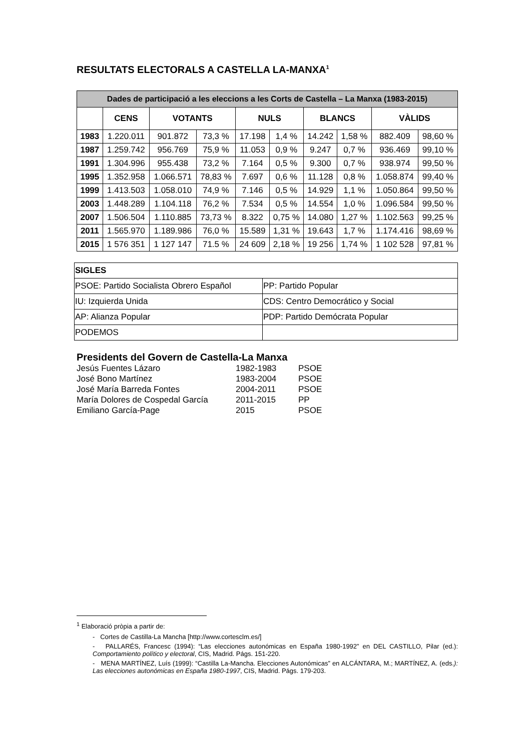RESULTATS ELECTORALS A CASTELLA LA-MANXA<sup>1</sup>
| Dades de participació a les eleccions a les Corts de Castella – La Manxa (1983-2015) | | | | | | | | | |
| --- | --- | --- | --- | --- | --- | --- | --- | --- | --- |
| | CENS | VOTANTS | | NULS | | BLANCS | | VÀLIDS | |
| 1983 | 1.220.011 | 901.872 | 73,3 % | 17.198 | 1,4 % | 14.242 | 1,58 % | 882.409 | 98,60 % |
| 1987 | 1.259.742 | 956.769 | 75,9 % | 11.053 | 0,9 % | 9.247 | 0,7 % | 936.469 | 99,10 % |
| 1991 | 1.304.996 | 955.438 | 73,2 % | 7.164 | 0,5 % | 9.300 | 0,7 % | 938.974 | 99,50 % |
| 1995 | 1.352.958 | 1.066.571 | 78,83 % | 7.697 | 0,6 % | 11.128 | 0,8 % | 1.058.874 | 99,40 % |
| 1999 | 1.413.503 | 1.058.010 | 74,9 % | 7.146 | 0,5 % | 14.929 | 1,1 % | 1.050.864 | 99,50 % |
| 2003 | 1.448.289 | 1.104.118 | 76,2 % | 7.534 | 0,5 % | 14.554 | 1,0 % | 1.096.584 | 99,50 % |
| 2007 | 1.506.504 | 1.110.885 | 73,73 % | 8.322 | 0,75 % | 14.080 | 1,27 % | 1.102.563 | 99,25 % |
| 2011 | 1.565.970 | 1.189.986 | 76,0 % | 15.589 | 1,31 % | 19.643 | 1,7 % | 1.174.416 | 98,69 % |
| 2015 | 1 576 351 | 1 127 147 | 71.5 % | 24 609 | 2,18 % | 19 256 | 1,74 % | 1 102 528 | 97,81 % |
| SIGLES | |
| PSOE: Partido Socialista Obrero Español | PP: Partido Popular |
| IU: Izquierda Unida | CDS: Centro Democrático y Social |
| AP: Alianza Popular | PDP: Partido Demócrata Popular |
| PODEMOS | |
Presidents del Govern de Castella-La Manxa
Jesús Fuentes Lázaro 1982-1983 PSOE
José Bono Martínez 1983-2004 PSOE
José María Barreda Fontes 2004-2011 PSOE
María Dolores de Cospedal García 2011-2015 PP
Emiliano García-Page 2015 PSOE
<sup>1</sup> Elaboració pròpia a partir de:
- Cortes de Castilla-La Mancha [http://www.cortesclm.es/]
- PALLARÉS, Francesc (1994): “Las elecciones autonómicas en España 1980-1992” en DEL CASTILLO, Pilar (ed.): Comportamiento político y electoral, CIS, Madrid. Págs. 151-220.
- MENA MARTÍNEZ, Luís (1999): “Castilla La-Mancha. Elecciones Autonómicas” en ALCÁNTARA, M.; MARTÍNEZ, A. (eds.): Las elecciones autonómicas en España 1980-1997, CIS, Madrid. Págs. 179-203.